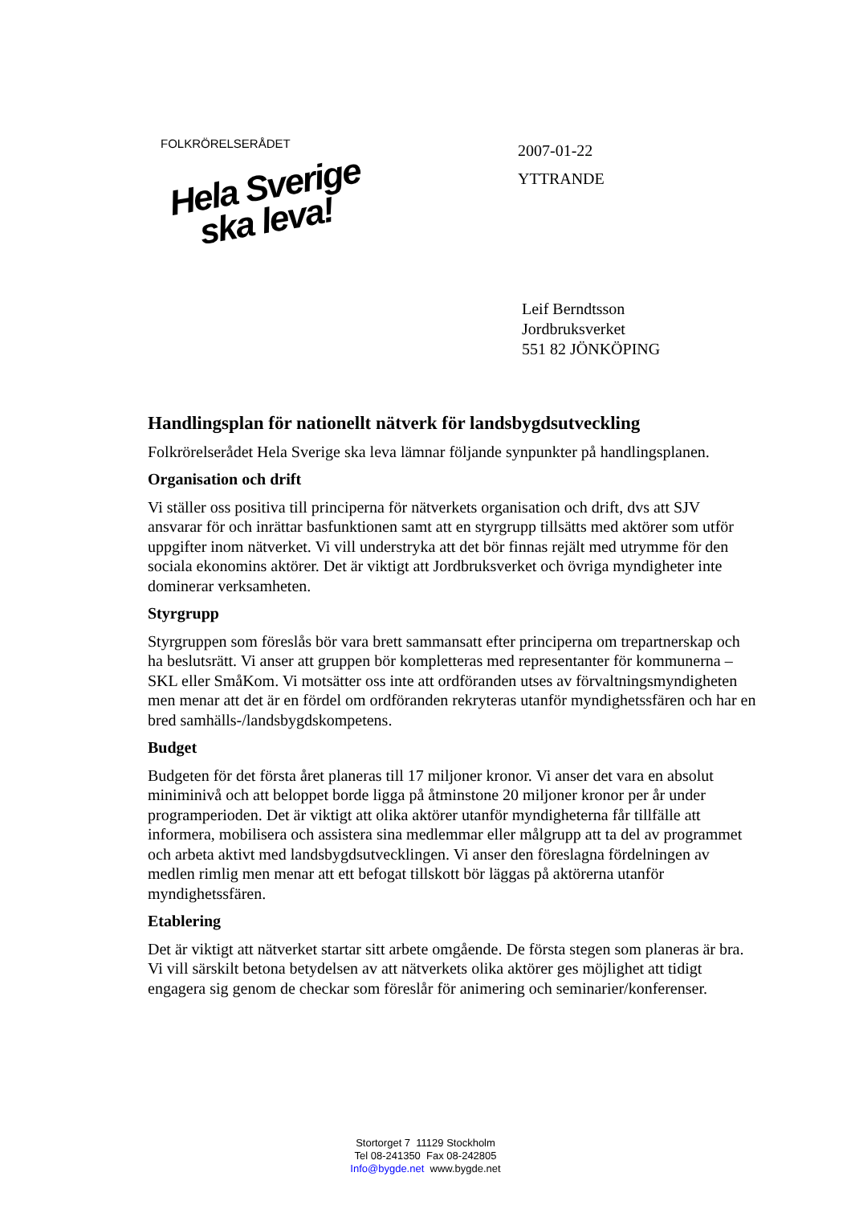FOLKRÖRELSERÅDET
Hela Sverige
ska leva!
2007-01-22
YTTRANDE
Leif Berndtsson
Jordbruksverket
551 82 JÖNKÖPING
Handlingsplan för nationellt nätverk för landsbygdsutveckling
Folkrörelserådet Hela Sverige ska leva lämnar följande synpunkter på handlingsplanen.
Organisation och drift
Vi ställer oss positiva till principerna för nätverkets organisation och drift, dvs att SJV ansvarar för och inrättar basfunktionen samt att en styrgrupp tillsätts med aktörer som utför uppgifter inom nätverket. Vi vill understryka att det bör finnas rejält med utrymme för den sociala ekonomins aktörer. Det är viktigt att Jordbruksverket och övriga myndigheter inte dominerar verksamheten.
Styrgrupp
Styrgruppen som föreslås bör vara brett sammansatt efter principerna om trepartnerskap och ha beslutsrätt. Vi anser att gruppen bör kompletteras med representanter för kommunerna – SKL eller SmåKom. Vi motsätter oss inte att ordföranden utses av förvaltningsmyndigheten men menar att det är en fördel om ordföranden rekryteras utanför myndighetssfären och har en bred samhälls-/landsbygdskompetens.
Budget
Budgeten för det första året planeras till 17 miljoner kronor. Vi anser det vara en absolut miniminivå och att beloppet borde ligga på åtminstone 20 miljoner kronor per år under programperioden. Det är viktigt att olika aktörer utanför myndigheterna får tillfälle att informera, mobilisera och assistera sina medlemmar eller målgrupp att ta del av programmet och arbeta aktivt med landsbygdsutvecklingen. Vi anser den föreslagna fördelningen av medlen rimlig men menar att ett befogat tillskott bör läggas på aktörerna utanför myndighetssfären.
Etablering
Det är viktigt att nätverket startar sitt arbete omgående. De första stegen som planeras är bra. Vi vill särskilt betona betydelsen av att nätverkets olika aktörer ges möjlighet att tidigt engagera sig genom de checkar som föreslår för animering och seminarier/konferenser.
Stortorget 7 11129 Stockholm
Tel 08-241350 Fax 08-242805
Info@bygde.net www.bygde.net